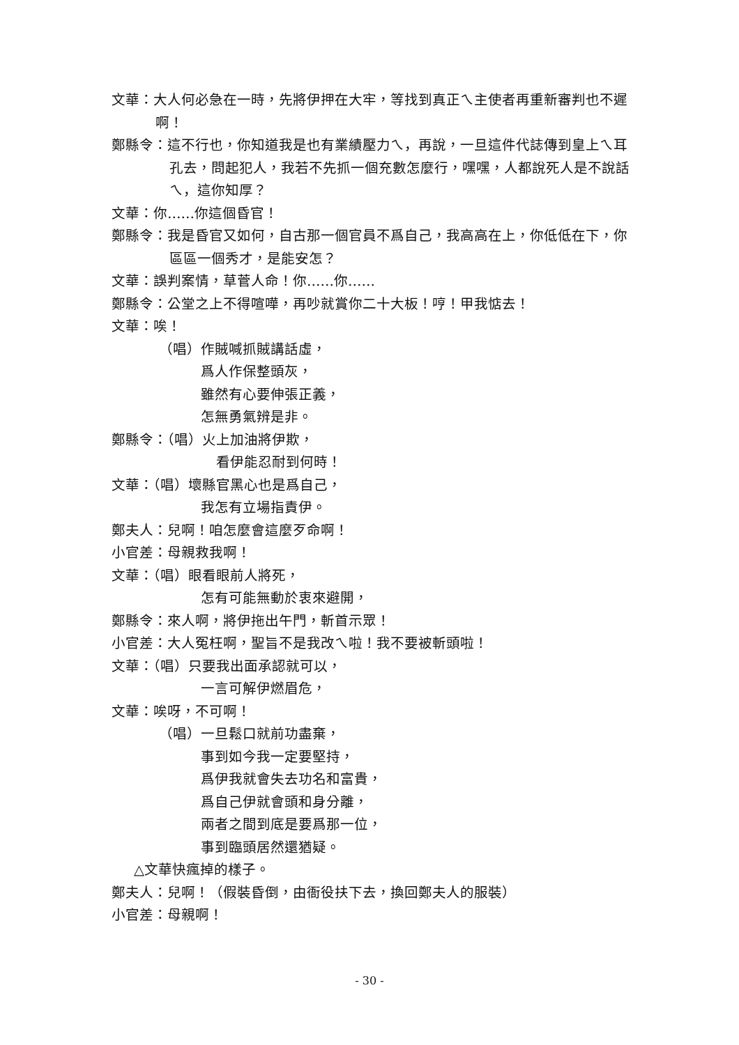文華：大人何必急在一時，先將伊押在大牢，等找到真正ㄟ主使者再重新審判也不遲啊！
鄭縣令：這不行也，你知道我是也有業績壓力ㄟ，再說，一旦這件代誌傳到皇上ㄟ耳孔去，問起犯人，我若不先抓一個充數怎麼行，嘿嘿，人都說死人是不說話ㄟ，這你知厚？
文華：你……你這個昏官！
鄭縣令：我是昏官又如何，自古那一個官員不爲自己，我高高在上，你低低在下，你區區一個秀才，是能安怎？
文華：誤判案情，草菅人命！你……你……
鄭縣令：公堂之上不得喧嘩，再吵就賞你二十大板！哼！甲我惦去！
文華：唉！
（唱）作賊喊抓賊講話虛，
爲人作保整頭灰，
雖然有心要伸張正義，
怎無勇氣辨是非。
鄭縣令：（唱）火上加油將伊欺，
看伊能忍耐到何時！
文華：（唱）壞縣官黑心也是爲自己，
我怎有立場指責伊。
鄭夫人：兒啊！咱怎麼會這麼歹命啊！
小官差：母親救我啊！
文華：（唱）眼看眼前人將死，
怎有可能無動於衷來避開，
鄭縣令：來人啊，將伊拖出午門，斬首示眾！
小官差：大人冤枉啊，聖旨不是我改ㄟ啦！我不要被斬頭啦！
文華：（唱）只要我出面承認就可以，
一言可解伊燃眉危，
文華：唉呀，不可啊！
（唱）一旦鬆口就前功盡棄，
事到如今我一定要堅持，
爲伊我就會失去功名和富貴，
爲自己伊就會頭和身分離，
兩者之間到底是要爲那一位，
事到臨頭居然還猶疑。
△文華快瘋掉的樣子。
鄭夫人：兒啊！（假裝昏倒，由衙役扶下去，換回鄭夫人的服裝）
小官差：母親啊！
- 30 -